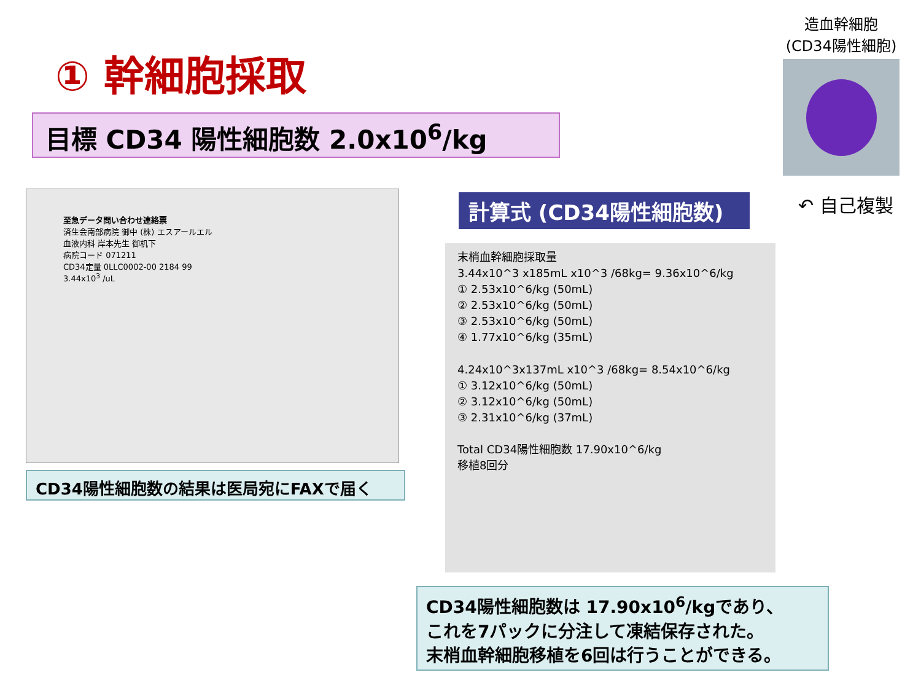① 幹細胞採取
目標 CD34 陽性細胞数 2.0x10<sup>6</sup>/kg
至急データ問い合わせ連絡票
済生会南部病院 御中 (株) エスアールエル
血液内科 岸本先生 御机下
病院コード 071211
CD34定量 0LLC0002-00 2184 99
3.44x10<sup>3</sup> /uL
CD34陽性細胞数の結果は医局宛にFAXで届く
造血幹細胞
(CD34陽性細胞)
↶ 自己複製
計算式 (CD34陽性細胞数)
末梢血幹細胞採取量
3.44x10^3 x185mL x10^3 /68kg= 9.36x10^6/kg
① 2.53x10^6/kg (50mL)
② 2.53x10^6/kg (50mL)
③ 2.53x10^6/kg (50mL)
④ 1.77x10^6/kg (35mL)
4.24x10^3x137mL x10^3 /68kg= 8.54x10^6/kg
① 3.12x10^6/kg (50mL)
② 3.12x10^6/kg (50mL)
③ 2.31x10^6/kg (37mL)
Total CD34陽性細胞数 17.90x10^6/kg
移植8回分
CD34陽性細胞数は 17.90x10<sup>6</sup>/kgであり、
これを7パックに分注して凍結保存された。
末梢血幹細胞移植を6回は行うことができる。